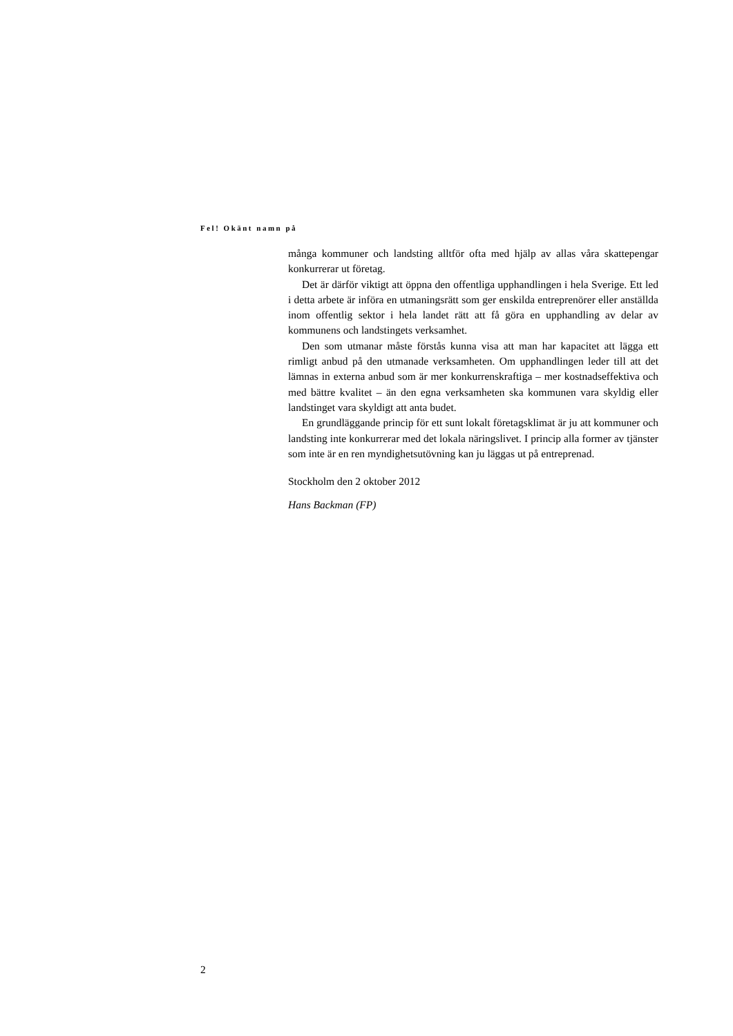Fel! Okänt namn på
många kommuner och landsting alltför ofta med hjälp av allas våra skatte­pengar konkurrerar ut företag.
Det är därför viktigt att öppna den offentliga upphandlingen i hela Sverige. Ett led i detta arbete är införa en utmaningsrätt som ger enskilda entreprenörer eller anställda inom offentlig sektor i hela landet rätt att få göra en upphand­ling av delar av kommunens och landstingets verksamhet.
Den som utmanar måste förstås kunna visa att man har kapacitet att lägga ett rimligt anbud på den utmanade verksamheten. Om upphandlingen leder till att det lämnas in externa anbud som är mer konkurrenskraftiga – mer kost­nadseffektiva och med bättre kvalitet – än den egna verksamheten ska kom­munen vara skyldig eller landstinget vara skyldigt att anta budet.
En grundläggande princip för ett sunt lokalt företagsklimat är ju att kom­muner och landsting inte konkurrerar med det lokala näringslivet. I princip alla former av tjänster som inte är en ren myndighetsutövning kan ju läggas ut på entreprenad.
Stockholm den 2 oktober 2012
Hans Backman (FP)
2